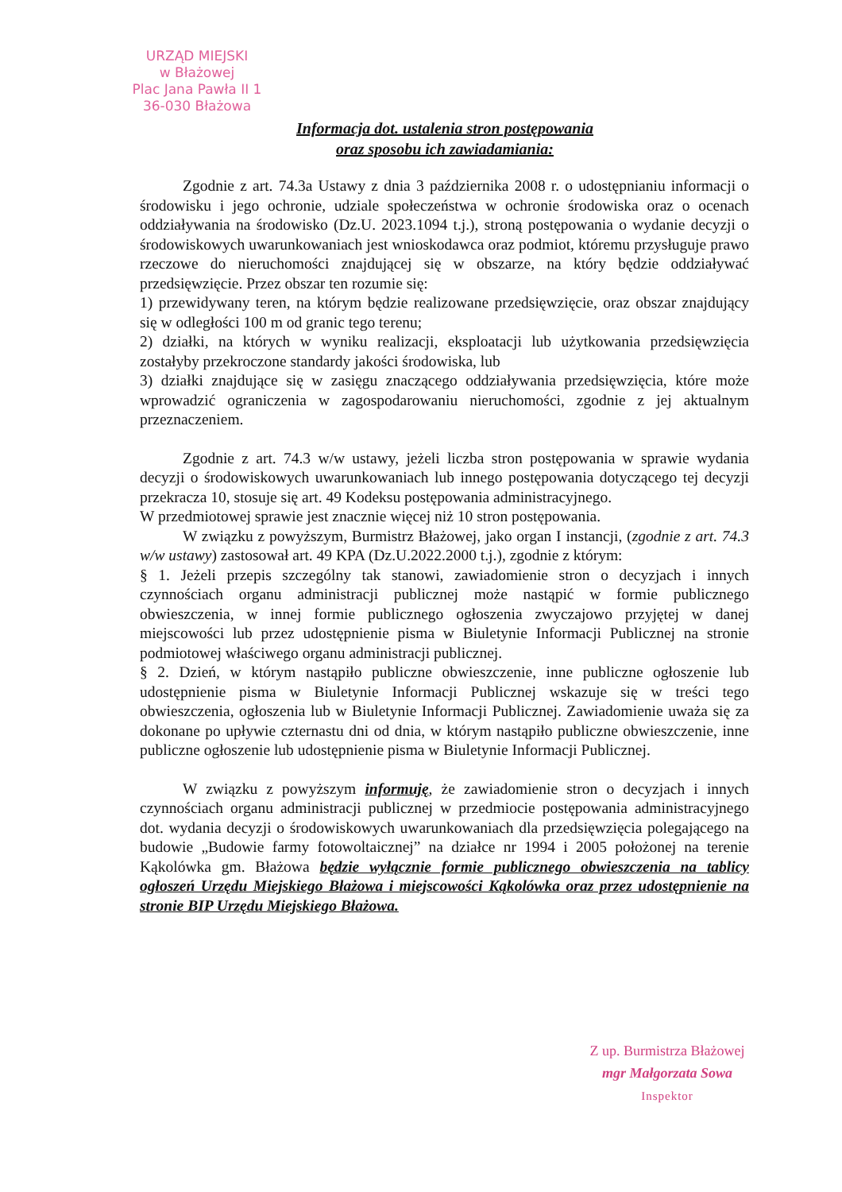URZĄD MIEJSKI
w Błażowej
Plac Jana Pawła II 1
36-030 Błażowa
Informacja dot. ustalenia stron postępowania
oraz sposobu ich zawiadamiania:
Zgodnie z art. 74.3a Ustawy z dnia 3 października 2008 r. o udostępnianiu informacji o środowisku i jego ochronie, udziale społeczeństwa w ochronie środowiska oraz o ocenach oddziaływania na środowisko (Dz.U. 2023.1094 t.j.), stroną postępowania o wydanie decyzji o środowiskowych uwarunkowaniach jest wnioskodawca oraz podmiot, któremu przysługuje prawo rzeczowe do nieruchomości znajdującej się w obszarze, na który będzie oddziaływać przedsięwzięcie. Przez obszar ten rozumie się:
1) przewidywany teren, na którym będzie realizowane przedsięwzięcie, oraz obszar znajdujący się w odległości 100 m od granic tego terenu;
2) działki, na których w wyniku realizacji, eksploatacji lub użytkowania przedsięwzięcia zostałyby przekroczone standardy jakości środowiska, lub
3) działki znajdujące się w zasięgu znaczącego oddziaływania przedsięwzięcia, które może wprowadzić ograniczenia w zagospodarowaniu nieruchomości, zgodnie z jej aktualnym przeznaczeniem.
Zgodnie z art. 74.3 w/w ustawy, jeżeli liczba stron postępowania w sprawie wydania decyzji o środowiskowych uwarunkowaniach lub innego postępowania dotyczącego tej decyzji przekracza 10, stosuje się art. 49 Kodeksu postępowania administracyjnego.
W przedmiotowej sprawie jest znacznie więcej niż 10 stron postępowania.
W związku z powyższym, Burmistrz Błażowej, jako organ I instancji, (zgodnie z art. 74.3 w/w ustawy) zastosował art. 49 KPA (Dz.U.2022.2000 t.j.), zgodnie z którym:
§ 1. Jeżeli przepis szczególny tak stanowi, zawiadomienie stron o decyzjach i innych czynnościach organu administracji publicznej może nastąpić w formie publicznego obwieszczenia, w innej formie publicznego ogłoszenia zwyczajowo przyjętej w danej miejscowości lub przez udostępnienie pisma w Biuletynie Informacji Publicznej na stronie podmiotowej właściwego organu administracji publicznej.
§ 2. Dzień, w którym nastąpiło publiczne obwieszczenie, inne publiczne ogłoszenie lub udostępnienie pisma w Biuletynie Informacji Publicznej wskazuje się w treści tego obwieszczenia, ogłoszenia lub w Biuletynie Informacji Publicznej. Zawiadomienie uważa się za dokonane po upływie czternastu dni od dnia, w którym nastąpiło publiczne obwieszczenie, inne publiczne ogłoszenie lub udostępnienie pisma w Biuletynie Informacji Publicznej.
W związku z powyższym informuję, że zawiadomienie stron o decyzjach i innych czynnościach organu administracji publicznej w przedmiocie postępowania administracyjnego dot. wydania decyzji o środowiskowych uwarunkowaniach dla przedsięwzięcia polegającego na budowie „Budowie farmy fotowoltaicznej” na działce nr 1994 i 2005 położonej na terenie Kąkolówka gm. Błażowa będzie wyłącznie formie publicznego obwieszczenia na tablicy ogłoszeń Urzędu Miejskiego Błażowa i miejscowości Kąkolówka oraz przez udostępnienie na stronie BIP Urzędu Miejskiego Błażowa.
Z up. Burmistrza Błażowej
mgr Małgorzata Sowa
Inspektor